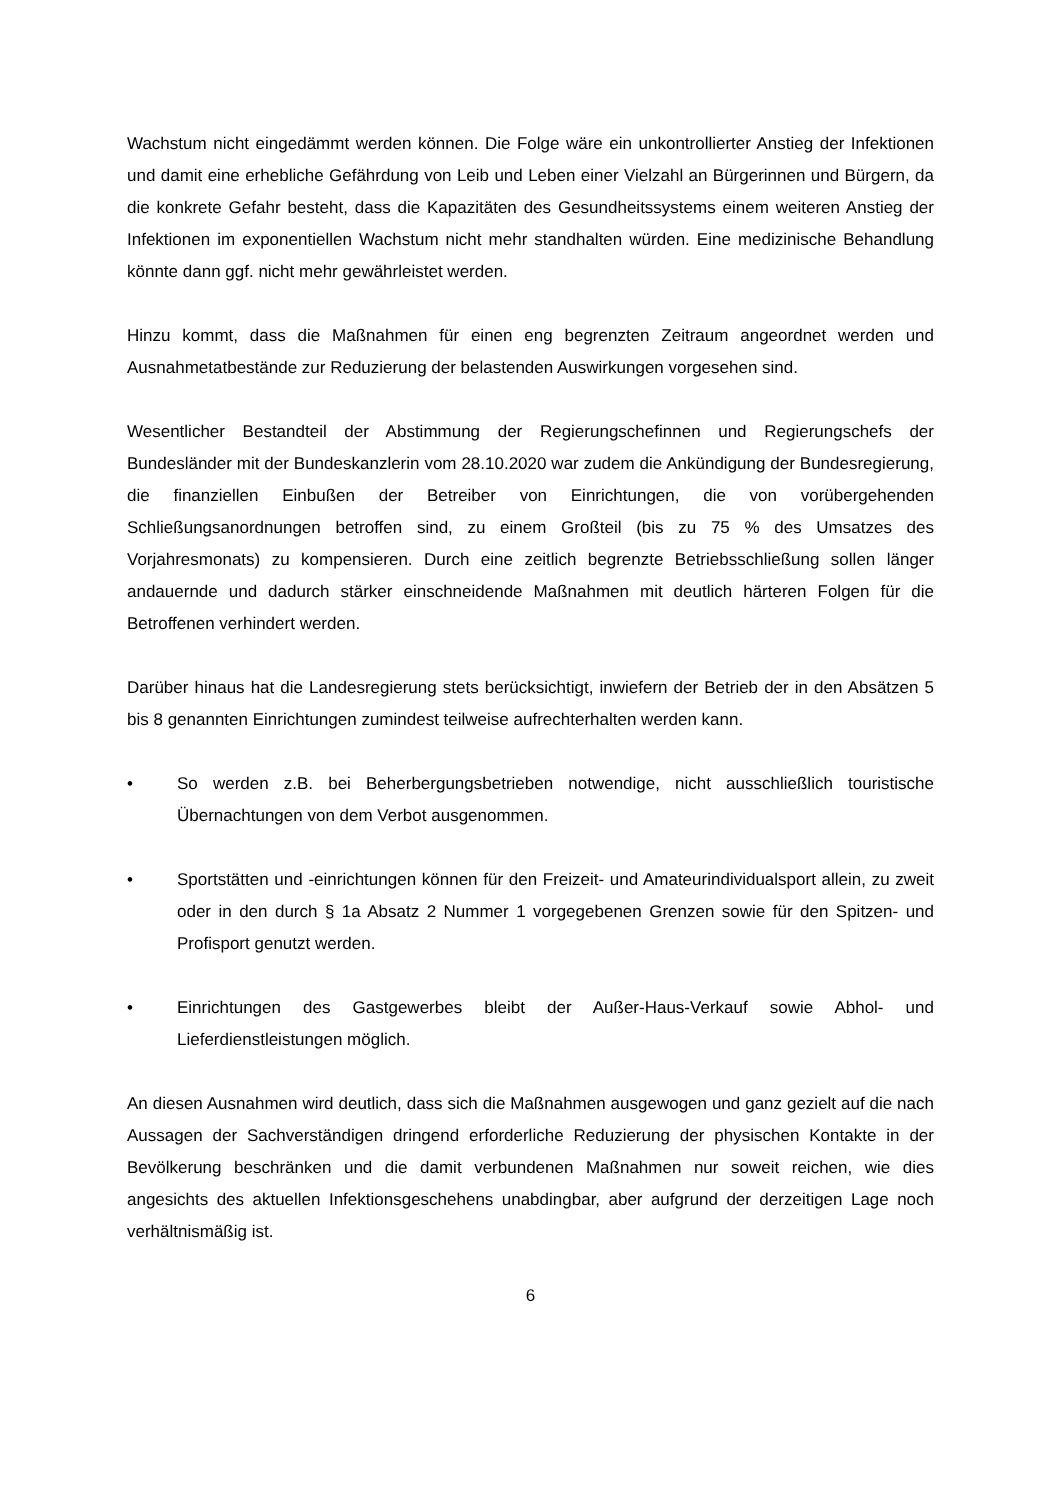Wachstum nicht eingedämmt werden können. Die Folge wäre ein unkontrollierter Anstieg der Infektionen und damit eine erhebliche Gefährdung von Leib und Leben einer Vielzahl an Bürgerinnen und Bürgern, da die konkrete Gefahr besteht, dass die Kapazitäten des Gesundheitssystems einem weiteren Anstieg der Infektionen im exponentiellen Wachstum nicht mehr standhalten würden. Eine medizinische Behandlung könnte dann ggf. nicht mehr gewährleistet werden.
Hinzu kommt, dass die Maßnahmen für einen eng begrenzten Zeitraum angeordnet werden und Ausnahmetatbestände zur Reduzierung der belastenden Auswirkungen vorgesehen sind.
Wesentlicher Bestandteil der Abstimmung der Regierungschefinnen und Regierungschefs der Bundesländer mit der Bundeskanzlerin vom 28.10.2020 war zudem die Ankündigung der Bundesregierung, die finanziellen Einbußen der Betreiber von Einrichtungen, die von vorübergehenden Schließungsanordnungen betroffen sind, zu einem Großteil (bis zu 75 % des Umsatzes des Vorjahresmonats) zu kompensieren. Durch eine zeitlich begrenzte Betriebsschließung sollen länger andauernde und dadurch stärker einschneidende Maßnahmen mit deutlich härteren Folgen für die Betroffenen verhindert werden.
Darüber hinaus hat die Landesregierung stets berücksichtigt, inwiefern der Betrieb der in den Absätzen 5 bis 8 genannten Einrichtungen zumindest teilweise aufrechterhalten werden kann.
• So werden z.B. bei Beherbergungsbetrieben notwendige, nicht ausschließlich touristische Übernachtungen von dem Verbot ausgenommen.
• Sportstätten und -einrichtungen können für den Freizeit- und Amateurindividualsport allein, zu zweit oder in den durch § 1a Absatz 2 Nummer 1 vorgegebenen Grenzen sowie für den Spitzen- und Profisport genutzt werden.
• Einrichtungen des Gastgewerbes bleibt der Außer-Haus-Verkauf sowie Abhol- und Lieferdienstleistungen möglich.
An diesen Ausnahmen wird deutlich, dass sich die Maßnahmen ausgewogen und ganz gezielt auf die nach Aussagen der Sachverständigen dringend erforderliche Reduzierung der physischen Kontakte in der Bevölkerung beschränken und die damit verbundenen Maßnahmen nur soweit reichen, wie dies angesichts des aktuellen Infektionsgeschehens unabdingbar, aber aufgrund der derzeitigen Lage noch verhältnismäßig ist.
6